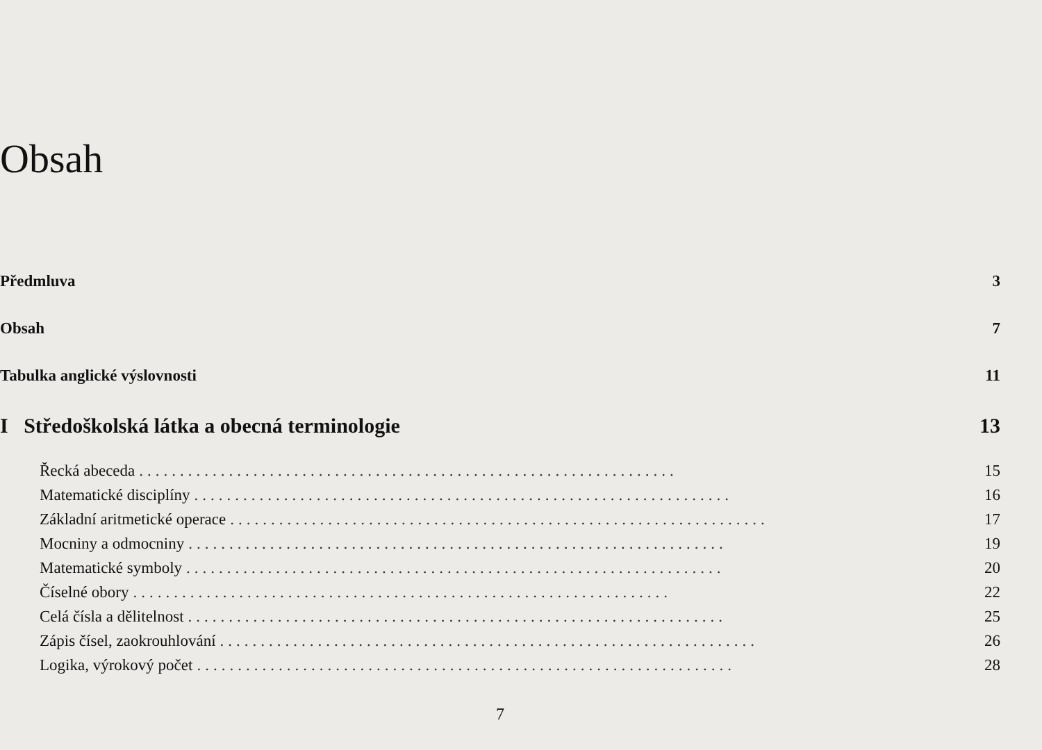Obsah
Předmluva 3
Obsah 7
Tabulka anglické výslovnosti 11
I Středoškolská látka a obecná terminologie 13
Řecká abeceda.................................................................. 15
Matematické disciplíny.................................................................. 16
Základní aritmetické operace.................................................................. 17
Mocniny a odmocniny.................................................................. 19
Matematické symboly.................................................................. 20
Číselné obory.................................................................. 22
Celá čísla a dělitelnost.................................................................. 25
Zápis čísel, zaokrouhlování.................................................................. 26
Logika, výrokový počet.................................................................. 28
7